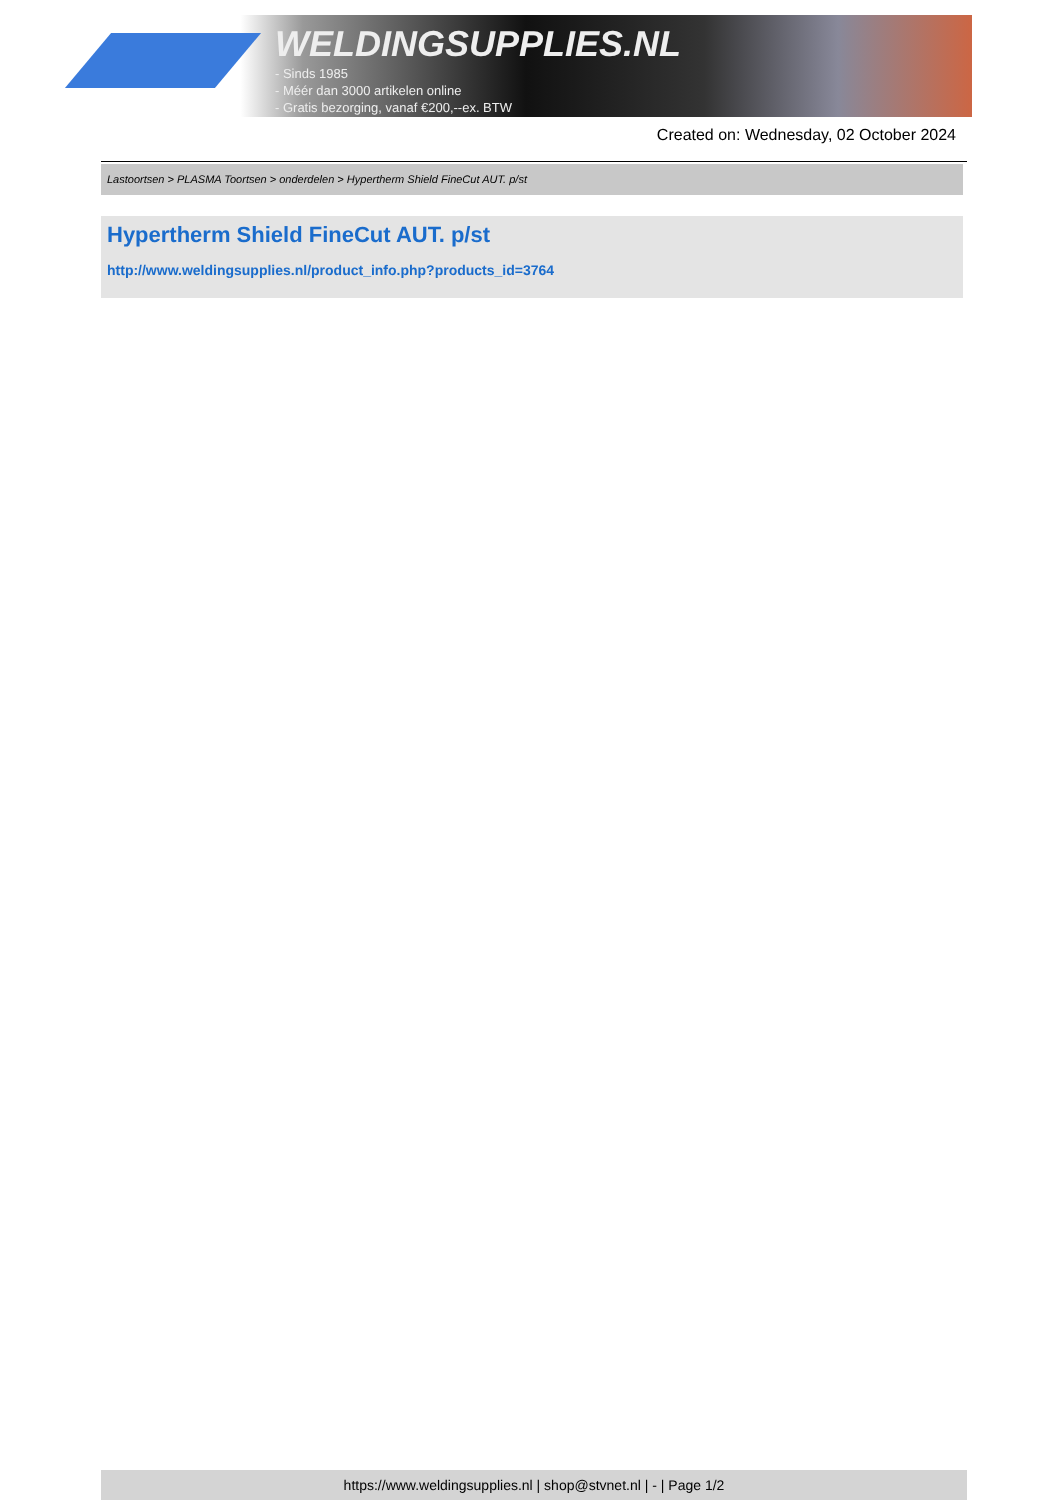WELDINGSUPPLIES.NL
- Sinds 1985
- Méér dan 3000 artikelen online
- Gratis bezorging, vanaf €200,--ex. BTW
Created on: Wednesday, 02 October 2024
Lastoortsen > PLASMA Toortsen > onderdelen > Hypertherm Shield FineCut AUT. p/st
Hypertherm Shield FineCut AUT. p/st
http://www.weldingsupplies.nl/product_info.php?products_id=3764
https://www.weldingsupplies.nl | shop@stvnet.nl | - | Page 1/2